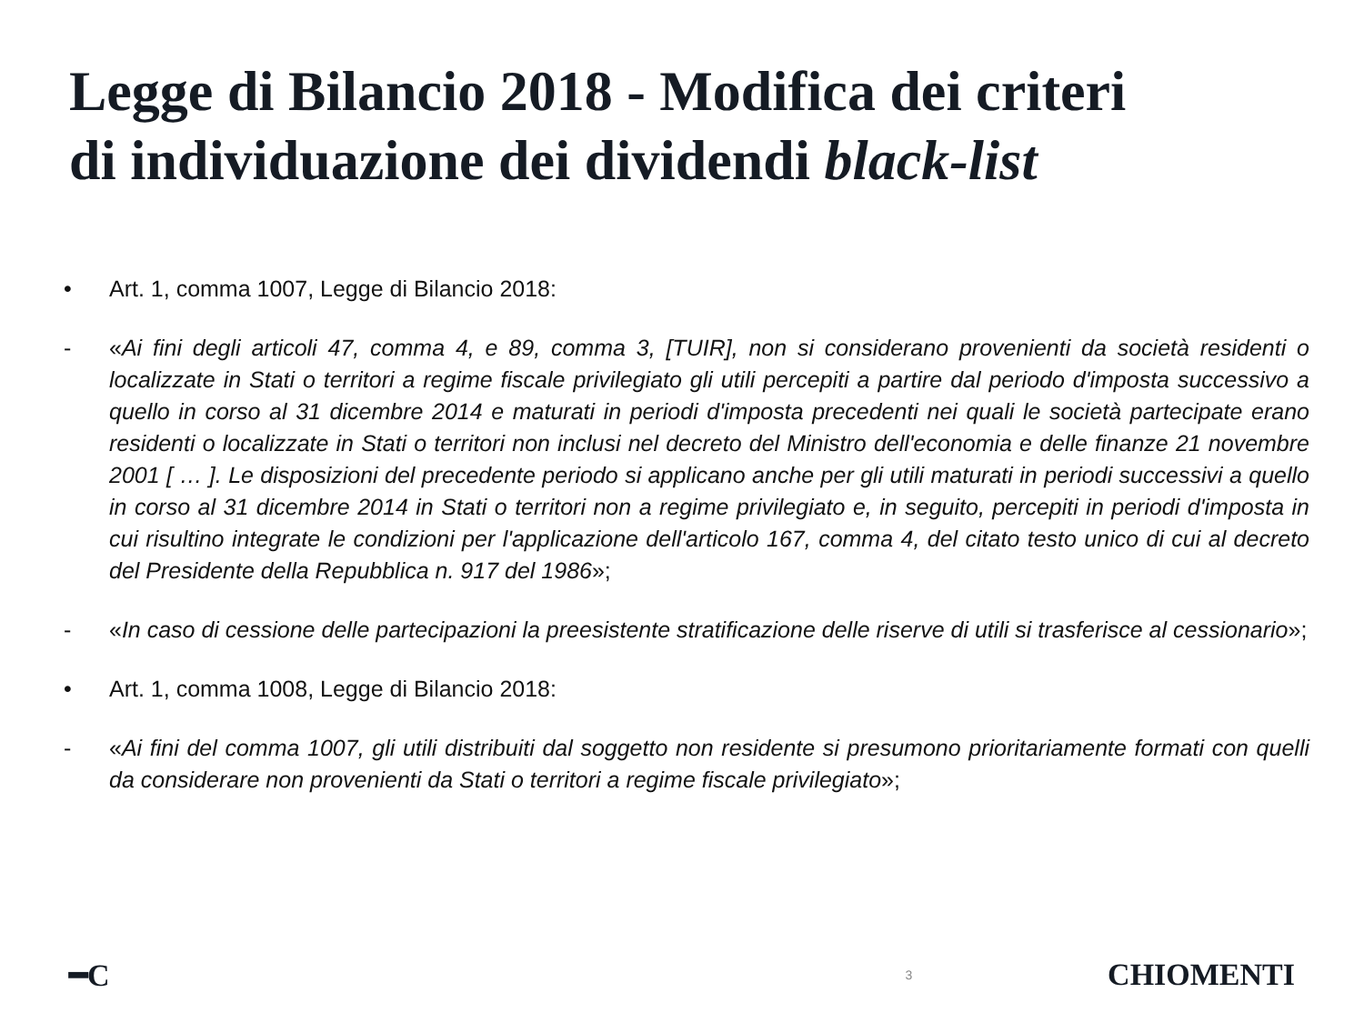Legge di Bilancio 2018 - Modifica dei criteri
di individuazione dei dividendi black-list
• Art. 1, comma 1007, Legge di Bilancio 2018:
- «Ai fini degli articoli 47, comma 4, e 89, comma 3, [TUIR], non si considerano provenienti da società residenti o localizzate in Stati o territori a regime fiscale privilegiato gli utili percepiti a partire dal periodo d'imposta successivo a quello in corso al 31 dicembre 2014 e maturati in periodi d'imposta precedenti nei quali le società partecipate erano residenti o localizzate in Stati o territori non inclusi nel decreto del Ministro dell'economia e delle finanze 21 novembre 2001 [ … ]. Le disposizioni del precedente periodo si applicano anche per gli utili maturati in periodi successivi a quello in corso al 31 dicembre 2014 in Stati o territori non a regime privilegiato e, in seguito, percepiti in periodi d'imposta in cui risultino integrate le condizioni per l'applicazione dell'articolo 167, comma 4, del citato testo unico di cui al decreto del Presidente della Repubblica n. 917 del 1986»;
- «In caso di cessione delle partecipazioni la preesistente stratificazione delle riserve di utili si trasferisce al cessionario»;
• Art. 1, comma 1008, Legge di Bilancio 2018:
- «Ai fini del comma 1007, gli utili distribuiti dal soggetto non residente si presumono prioritariamente formati con quelli da considerare non provenienti da Stati o territori a regime fiscale privilegiato»;
━C 3 CHIOMENTI